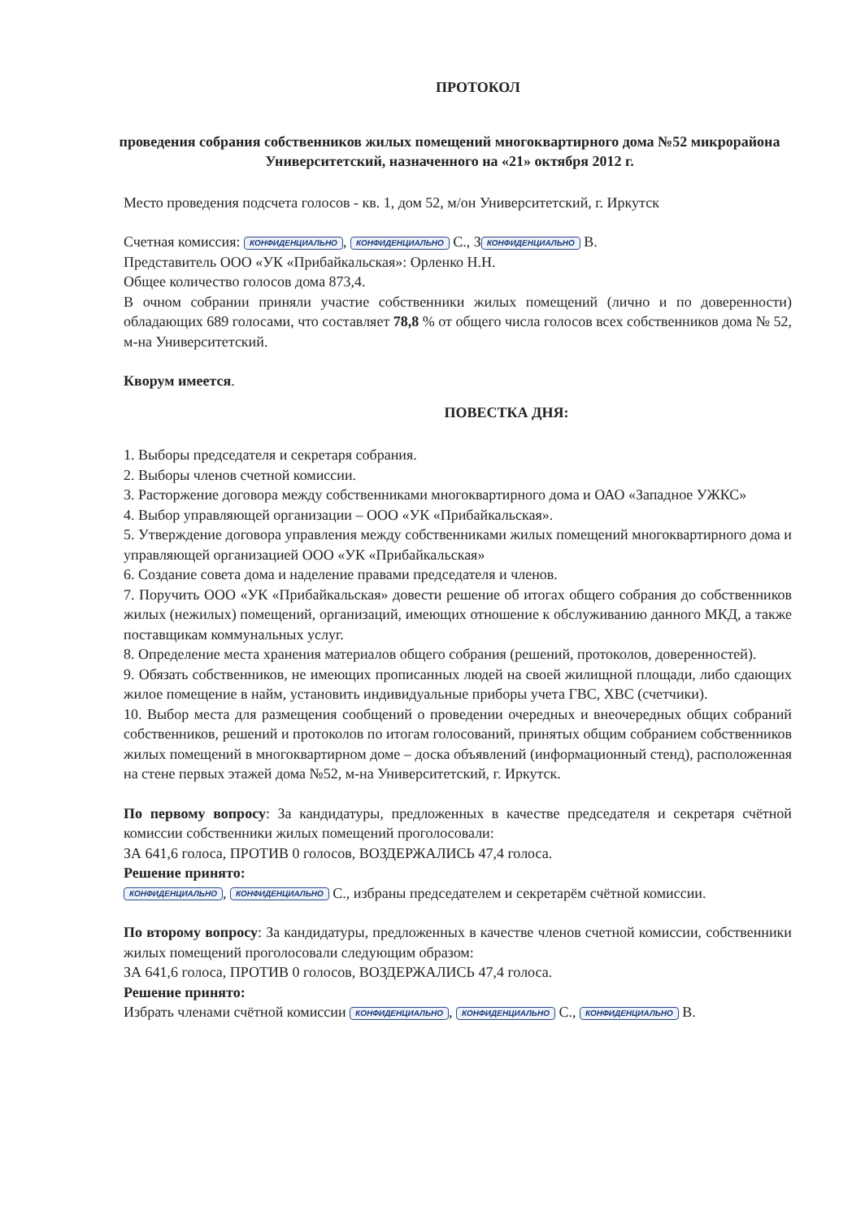ПРОТОКОЛ
проведения собрания собственников жилых помещений многоквартирного дома №52 микрорайона Университетский, назначенного на «21» октября 2012 г.
Место проведения подсчета голосов - кв. 1, дом 52, м/он Университетский, г. Иркутск
Счетная комиссия: КОНФИДЕНЦИАЛЬНО, КОНФИДЕНЦИАЛЬНО С., З КОНФИДЕНЦИАЛЬНО В.
Представитель ООО «УК «Прибайкальская»: Орленко Н.Н.
Общее количество голосов дома 873,4.
В очном собрании приняли участие собственники жилых помещений (лично и по доверенности) обладающих 689 голосами, что составляет 78,8 % от общего числа голосов всех собственников дома № 52, м-на Университетский.
Кворум имеется.
ПОВЕСТКА ДНЯ:
1. Выборы председателя и секретаря собрания.
2. Выборы членов счетной комиссии.
3. Расторжение договора между собственниками многоквартирного дома и ОАО «Западное УЖКС»
4. Выбор управляющей организации – ООО «УК «Прибайкальская».
5. Утверждение договора управления между собственниками жилых помещений многоквартирного дома и управляющей организацией ООО «УК «Прибайкальская»
6. Создание совета дома и наделение правами председателя и членов.
7. Поручить ООО «УК «Прибайкальская» довести решение об итогах общего собрания до собственников жилых (нежилых) помещений, организаций, имеющих отношение к обслуживанию данного МКД, а также поставщикам коммунальных услуг.
8. Определение места хранения материалов общего собрания (решений, протоколов, доверенностей).
9. Обязать собственников, не имеющих прописанных людей на своей жилищной площади, либо сдающих жилое помещение в найм, установить индивидуальные приборы учета ГВС, ХВС (счетчики).
10. Выбор места для размещения сообщений о проведении очередных и внеочередных общих собраний собственников, решений и протоколов по итогам голосований, принятых общим собранием собственников жилых помещений в многоквартирном доме – доска объявлений (информационный стенд), расположенная на стене первых этажей дома №52, м-на Университетский, г. Иркутск.
По первому вопросу: За кандидатуры, предложенных в качестве председателя и секретаря счётной комиссии собственники жилых помещений проголосовали:
ЗА 641,6 голоса, ПРОТИВ 0 голосов, ВОЗДЕРЖАЛИСЬ 47,4 голоса.
Решение принято:
КОНФИДЕНЦИАЛЬНО, КОНФИДЕНЦИАЛЬНО С., избраны председателем и секретарём счётной комиссии.
По второму вопросу: За кандидатуры, предложенных в качестве членов счетной комиссии, собственники жилых помещений проголосовали следующим образом:
ЗА 641,6 голоса, ПРОТИВ 0 голосов, ВОЗДЕРЖАЛИСЬ 47,4 голоса.
Решение принято:
Избрать членами счётной комиссии КОНФИДЕНЦИАЛЬНО, КОНФИДЕНЦИАЛЬНО С., КОНФИДЕНЦИАЛЬНО В.